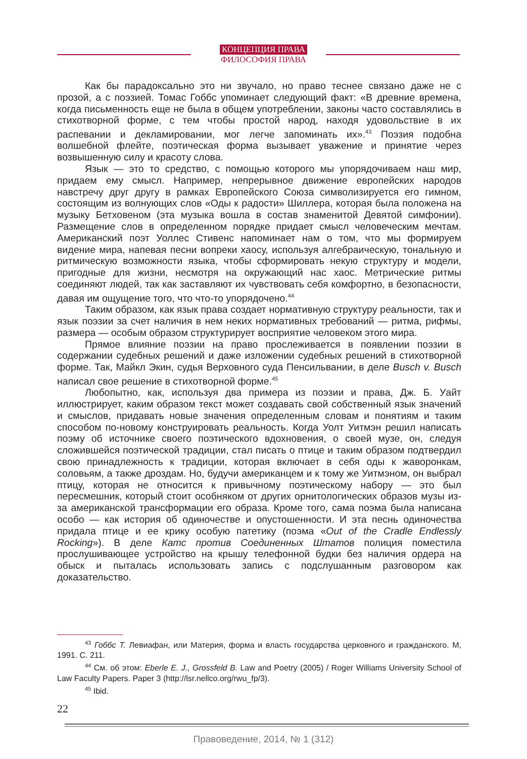КОНЦЕПЦИЯ ПРАВА
ФИЛОСОФИЯ ПРАВА
Как бы парадоксально это ни звучало, но право теснее связано даже не с прозой, а с поэзией. Томас Гоббс упоминает следующий факт: «В древние времена, когда письменность еще не была в общем употреблении, законы часто составлялись в стихотворной форме, с тем чтобы простой народ, находя удовольствие в их распевании и декламировании, мог легче запоминать их».<sup>43</sup> Поэзия подобна волшебной флейте, поэтическая форма вызывает уважение и принятие через возвышенную силу и красоту слова.
Язык — это то средство, с помощью которого мы упорядочиваем наш мир, придаем ему смысл. Например, непрерывное движение европейских народов навстречу друг другу в рамках Европейского Союза символизируется его гимном, состоящим из волнующих слов «Оды к радости» Шиллера, которая была положена на музыку Бетховеном (эта музыка вошла в состав знаменитой Девятой симфонии). Размещение слов в определенном порядке придает смысл человеческим мечтам. Американский поэт Уоллес Стивенс напоминает нам о том, что мы формируем видение мира, напевая песни вопреки хаосу, используя алгебраическую, тональную и ритмическую возможности языка, чтобы сформировать некую структуру и модели, пригодные для жизни, несмотря на окружающий нас хаос. Метрические ритмы соединяют людей, так как заставляют их чувствовать себя комфортно, в безопасности, давая им ощущение того, что что-то упорядочено.<sup>44</sup>
Таким образом, как язык права создает нормативную структуру реальности, так и язык поэзии за счет наличия в нем неких нормативных требований — ритма, рифмы, размера — особым образом структурирует восприятие человеком этого мира.
Прямое влияние поэзии на право прослеживается в появлении поэзии в содержании судебных решений и даже изложении судебных решений в стихотворной форме. Так, Майкл Экин, судья Верховного суда Пенсильвании, в деле Busch v. Busch написал свое решение в стихотворной форме.<sup>45</sup>
Любопытно, как, используя два примера из поэзии и права, Дж. Б. Уайт иллюстрирует, каким образом текст может создавать свой собственный язык значений и смыслов, придавать новые значения определенным словам и понятиям и таким способом по-новому конструировать реальность. Когда Уолт Уитмэн решил написать поэму об источнике своего поэтического вдохновения, о своей музе, он, следуя сложившейся поэтической традиции, стал писать о птице и таким образом подтвердил свою принадлежность к традиции, которая включает в себя оды к жаворонкам, соловьям, а также дроздам. Но, будучи американцем и к тому же Уитмэном, он выбрал птицу, которая не относится к привычному поэтическому набору — это был пересмешник, который стоит особняком от других орнитологических образов музы из-за американской трансформации его образа. Кроме того, сама поэма была написана особо — как история об одиночестве и опустошенности. И эта песнь одиночества придала птице и ее крику особую патетику (поэма «Out of the Cradle Endlessly Rocking»). В деле Катс против Соединенных Штатов полиция поместила прослушивающее устройство на крышу телефонной будки без наличия ордера на обыск и пыталась использовать запись с подслушанным разговором как доказательство.
<sup>43</sup> Гоббс Т. Левиафан, или Материя, форма и власть государства церковного и гражданского. М, 1991. С. 211.
<sup>44</sup> См. об этом: Eberle E. J., Grossfeld B. Law and Poetry (2005) / Roger Williams University School of Law Faculty Papers. Paper 3 (http://lsr.nellco.org/rwu_fp/3).
<sup>45</sup> Ibid.
22
Правоведение, 2014, № 1 (312)